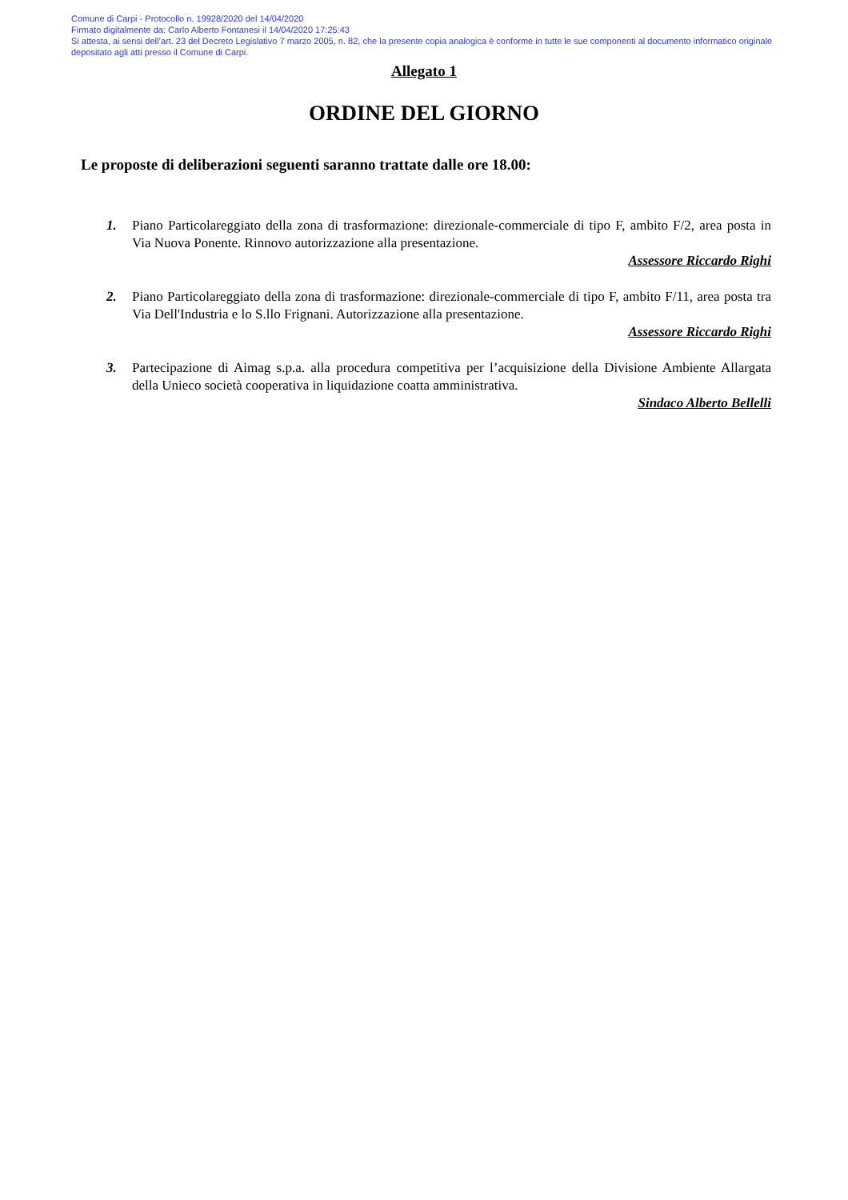Comune di Carpi - Protocollo n. 19928/2020 del 14/04/2020
Firmato digitalmente da: Carlo Alberto Fontanesi il 14/04/2020 17:25:43
Si attesta, ai sensi dell’art. 23 del Decreto Legislativo 7 marzo 2005, n. 82, che la presente copia analogica è conforme in tutte le sue componenti al documento informatico originale depositato agli atti presso il Comune di Carpi.
Allegato 1
ORDINE DEL GIORNO
Le proposte di deliberazioni seguenti saranno trattate dalle ore 18.00:
1. Piano Particolareggiato della zona di trasformazione: direzionale-commerciale di tipo F, ambito F/2, area posta in Via Nuova Ponente. Rinnovo autorizzazione alla presentazione.
Assessore Riccardo Righi
2. Piano Particolareggiato della zona di trasformazione: direzionale-commerciale di tipo F, ambito F/11, area posta tra Via Dell'Industria e lo S.llo Frignani. Autorizzazione alla presentazione.
Assessore Riccardo Righi
3. Partecipazione di Aimag s.p.a. alla procedura competitiva per l’acquisizione della Divisione Ambiente Allargata della Unieco società cooperativa in liquidazione coatta amministrativa.
Sindaco Alberto Bellelli